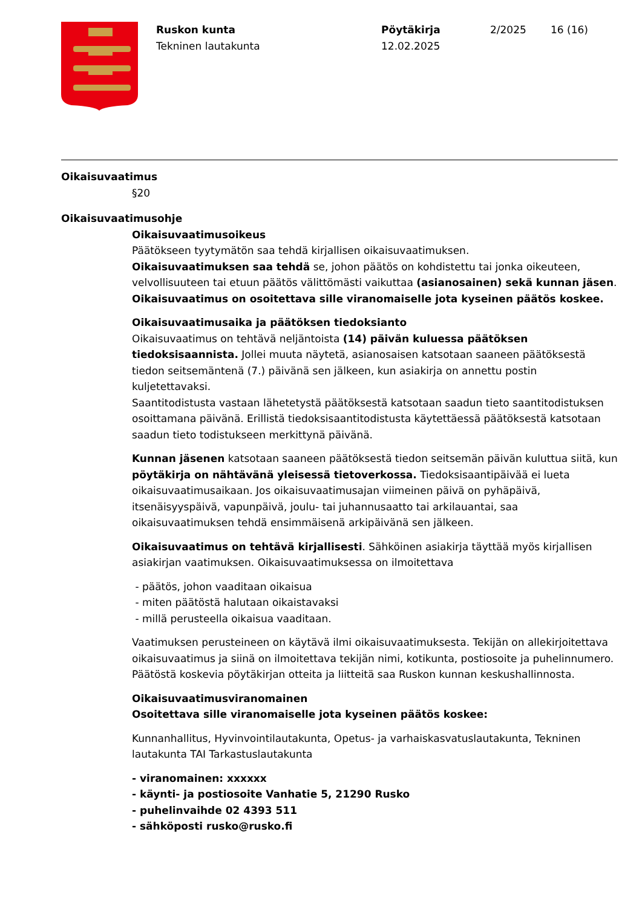Ruskon kunta
Tekninen lautakunta
Pöytäkirja
12.02.2025
2/2025 16 (16)
Oikaisuvaatimus
§20
Oikaisuvaatimusohje
Oikaisuvaatimusoikeus
Päätökseen tyytymätön saa tehdä kirjallisen oikaisuvaatimuksen.
Oikaisuvaatimuksen saa tehdä se, johon päätös on kohdistettu tai jonka oikeuteen, velvollisuuteen tai etuun päätös välittömästi vaikuttaa (asianosainen) sekä kunnan jäsen. Oikaisuvaatimus on osoitettava sille viranomaiselle jota kyseinen päätös koskee.
Oikaisuvaatimusaika ja päätöksen tiedoksianto
Oikaisuvaatimus on tehtävä neljäntoista (14) päivän kuluessa päätöksen tiedoksisaannista. Jollei muuta näytetä, asianosaisen katsotaan saaneen päätöksestä tiedon seitsemäntenä (7.) päivänä sen jälkeen, kun asiakirja on annettu postin kuljetettavaksi.
Saantitodistusta vastaan lähetetystä päätöksestä katsotaan saadun tieto saantitodistuksen osoittamana päivänä. Erillistä tiedoksisaantitodistusta käytettäessä päätöksestä katsotaan saadun tieto todistukseen merkittynä päivänä.
Kunnan jäsenen katsotaan saaneen päätöksestä tiedon seitsemän päivän kuluttua siitä, kun pöytäkirja on nähtävänä yleisessä tietoverkossa. Tiedoksisaantipäivää ei lueta oikaisuvaatimusaikaan. Jos oikaisuvaatimusajan viimeinen päivä on pyhäpäivä, itsenäisyyspäivä, vapunpäivä, joulu- tai juhannusaatto tai arkilauantai, saa oikaisuvaatimuksen tehdä ensimmäisenä arkipäivänä sen jälkeen.
Oikaisuvaatimus on tehtävä kirjallisesti. Sähköinen asiakirja täyttää myös kirjallisen asiakirjan vaatimuksen. Oikaisuvaatimuksessa on ilmoitettava
- päätös, johon vaaditaan oikaisua
- miten päätöstä halutaan oikaistavaksi
- millä perusteella oikaisua vaaditaan.
Vaatimuksen perusteineen on käytävä ilmi oikaisuvaatimuksesta. Tekijän on allekirjoitettava oikaisuvaatimus ja siinä on ilmoitettava tekijän nimi, kotikunta, postiosoite ja puhelinnumero. Päätöstä koskevia pöytäkirjan otteita ja liitteitä saa Ruskon kunnan keskushallinnosta.
Oikaisuvaatimusviranomainen
Osoitettava sille viranomaiselle jota kyseinen päätös koskee:
Kunnanhallitus, Hyvinvointilautakunta, Opetus- ja varhaiskasvatuslautakunta, Tekninen lautakunta TAI Tarkastuslautakunta
- viranomainen: xxxxxx
- käynti- ja postiosoite Vanhatie 5, 21290 Rusko
- puhelinvaihde 02 4393 511
- sähköposti rusko@rusko.fi